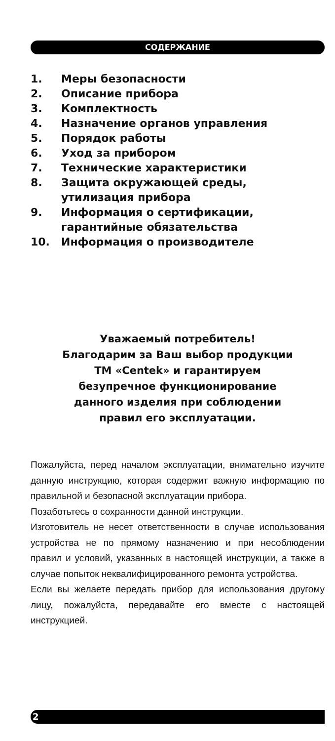СОДЕРЖАНИЕ
1. Меры безопасности
2. Описание прибора
3. Комплектность
4. Назначение органов управления
5. Порядок работы
6. Уход за прибором
7. Технические характеристики
8. Защита окружающей среды,
утилизация прибора
9. Информация о сертификации,
гарантийные обязательства
10. Информация о производителе
Уважаемый потребитель!
Благодарим за Ваш выбор продукции
ТМ «Centek» и гарантируем
безупречное функционирование
данного изделия при соблюдении
правил его эксплуатации.
Пожалуйста, перед началом эксплуатации, внимательно изучите данную инструкцию, которая содержит важную информацию по правильной и безопасной эксплуатации прибора.
Позаботьтесь о сохранности данной инструкции.
Изготовитель не несет ответственности в случае использования устройства не по прямому назначению и при несоблюдении правил и условий, указанных в настоящей инструкции, а также в случае попыток неквалифицированного ремонта устройства.
Если вы желаете передать прибор для использования другому лицу, пожалуйста, передавайте его вместе с настоящей инструкцией.
2